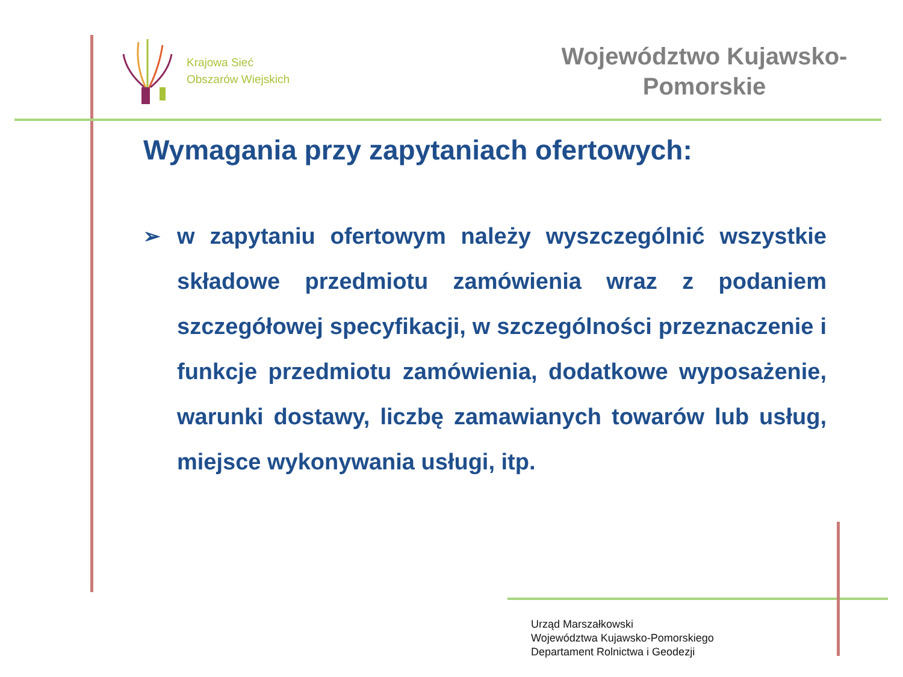Krajowa Sieć
Obszarów Wiejskich
Województwo Kujawsko-
Pomorskie
Wymagania przy zapytaniach ofertowych:
➢ w zapytaniu ofertowym należy wyszczególnić wszystkie składowe przedmiotu zamówienia wraz z podaniem szczegółowej specyfikacji, w szczególności przeznaczenie i funkcje przedmiotu zamówienia, dodatkowe wyposażenie, warunki dostawy, liczbę zamawianych towarów lub usług, miejsce wykonywania usługi, itp.
Urząd Marszałkowski
Województwa Kujawsko-Pomorskiego
Departament Rolnictwa i Geodezji